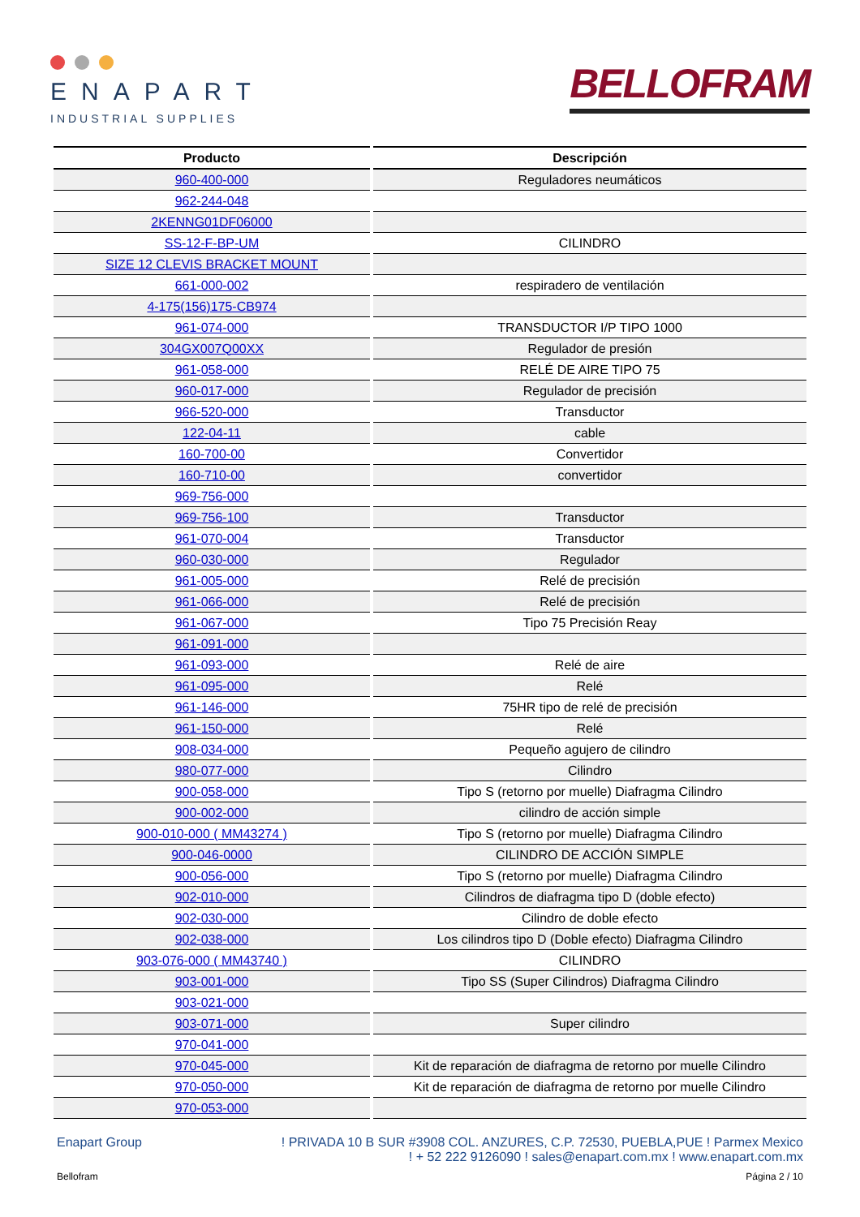ENAPART
INDUSTRIAL SUPPLIES
BELLOFRAM
| Producto | Descripción |
| --- | --- |
| 960-400-000 | Reguladores neumáticos |
| 962-244-048 | |
| 2KENNG01DF06000 | |
| SS-12-F-BP-UM | CILINDRO |
| SIZE 12 CLEVIS BRACKET MOUNT | |
| 661-000-002 | respiradero de ventilación |
| 4-175(156)175-CB974 | |
| 961-074-000 | TRANSDUCTOR I/P TIPO 1000 |
| 304GX007Q00XX | Regulador de presión |
| 961-058-000 | RELÉ DE AIRE TIPO 75 |
| 960-017-000 | Regulador de precisión |
| 966-520-000 | Transductor |
| 122-04-11 | cable |
| 160-700-00 | Convertidor |
| 160-710-00 | convertidor |
| 969-756-000 | |
| 969-756-100 | Transductor |
| 961-070-004 | Transductor |
| 960-030-000 | Regulador |
| 961-005-000 | Relé de precisión |
| 961-066-000 | Relé de precisión |
| 961-067-000 | Tipo 75 Precisión Reay |
| 961-091-000 | |
| 961-093-000 | Relé de aire |
| 961-095-000 | Relé |
| 961-146-000 | 75HR tipo de relé de precisión |
| 961-150-000 | Relé |
| 908-034-000 | Pequeño agujero de cilindro |
| 980-077-000 | Cilindro |
| 900-058-000 | Tipo S (retorno por muelle) Diafragma Cilindro |
| 900-002-000 | cilindro de acción simple |
| 900-010-000 ( MM43274 ) | Tipo S (retorno por muelle) Diafragma Cilindro |
| 900-046-0000 | CILINDRO DE ACCIÓN SIMPLE |
| 900-056-000 | Tipo S (retorno por muelle) Diafragma Cilindro |
| 902-010-000 | Cilindros de diafragma tipo D (doble efecto) |
| 902-030-000 | Cilindro de doble efecto |
| 902-038-000 | Los cilindros tipo D (Doble efecto) Diafragma Cilindro |
| 903-076-000 ( MM43740 ) | CILINDRO |
| 903-001-000 | Tipo SS (Super Cilindros) Diafragma Cilindro |
| 903-021-000 | |
| 903-071-000 | Super cilindro |
| 970-041-000 | |
| 970-045-000 | Kit de reparación de diafragma de retorno por muelle Cilindro |
| 970-050-000 | Kit de reparación de diafragma de retorno por muelle Cilindro |
| 970-053-000 | |
Enapart Group ! PRIVADA 10 B SUR #3908 COL. ANZURES, C.P. 72530, PUEBLA,PUE ! Parmex Mexico
! + 52 222 9126090 ! sales@enapart.com.mx ! www.enapart.com.mx
Bellofram Página 2 / 10